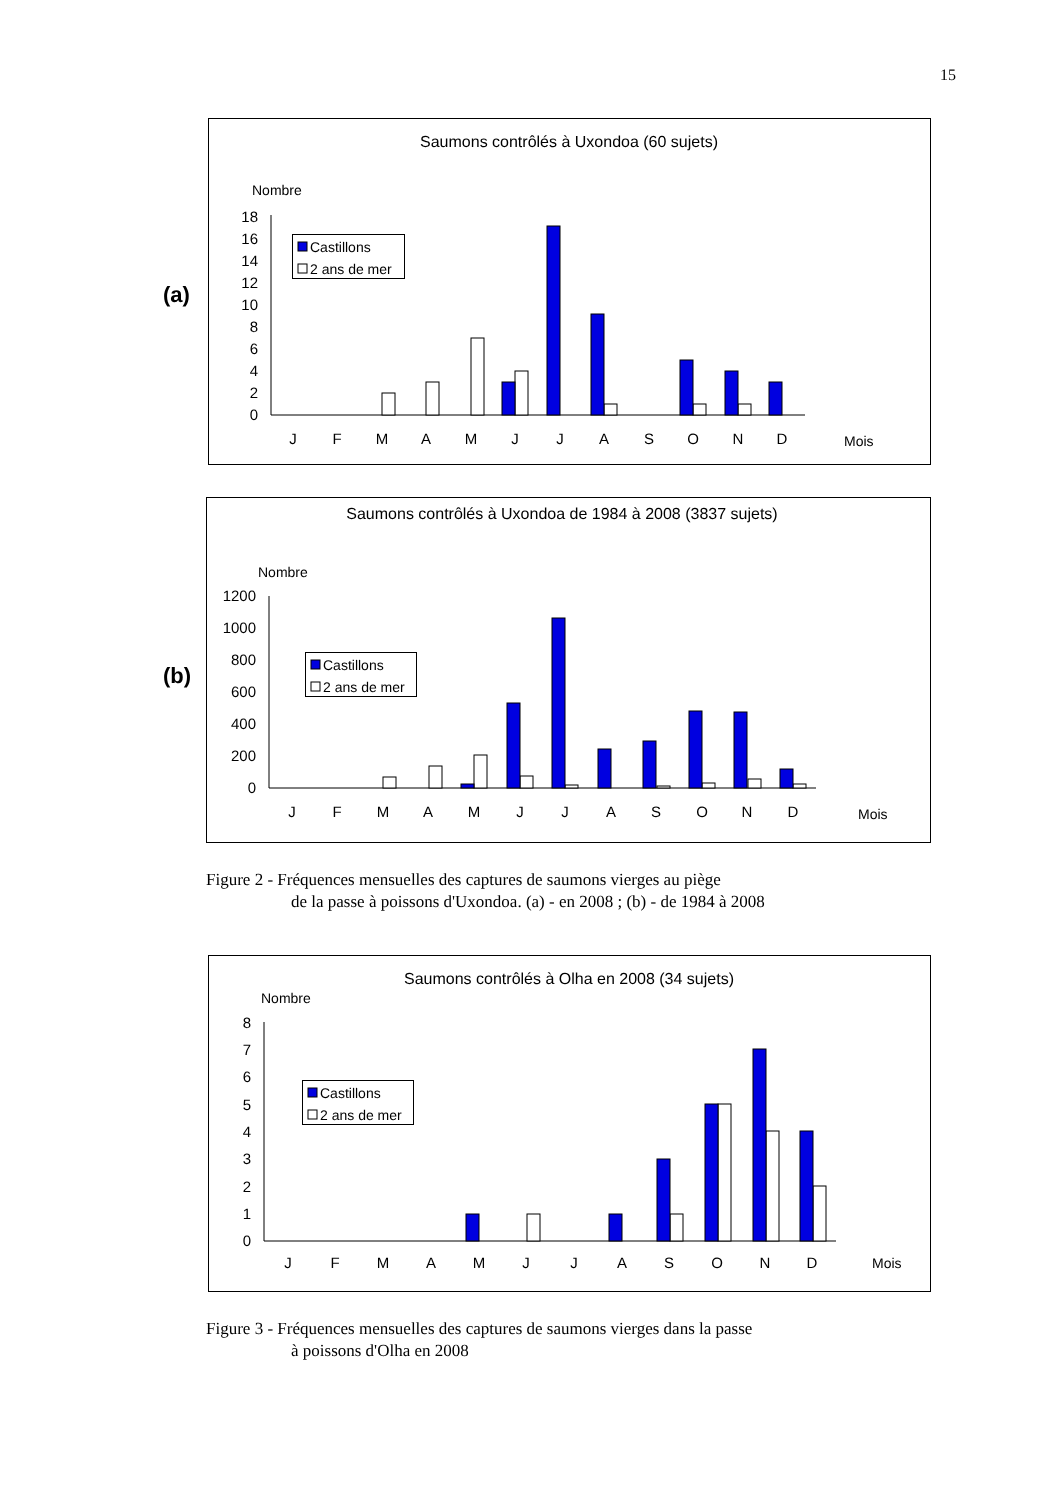15
(a)
Saumons contrôlés à Uxondoa (60 sujets)
Nombre
0
2
4
6
8
10
12
14
16
18
J
F
M
A
M
J
J
A
S
O
N
D
Mois
Castillons
2 ans de mer
(b)
Saumons contrôlés à Uxondoa de 1984 à 2008 (3837 sujets)
Nombre
0
200
400
600
800
1000
1200
J
F
M
A
M
J
J
A
S
O
N
D
Mois
Castillons
2 ans de mer
Figure 2 - Fréquences mensuelles des captures de saumons vierges au piège
de la passe à poissons d'Uxondoa. (a) - en 2008 ; (b) - de 1984 à 2008
Saumons contrôlés à Olha en 2008 (34 sujets)
Nombre
0
1
2
3
4
5
6
7
8
J
F
M
A
M
J
J
A
S
O
N
D
Mois
Castillons
2 ans de mer
Figure 3 - Fréquences mensuelles des captures de saumons vierges dans la passe
à poissons d'Olha en 2008